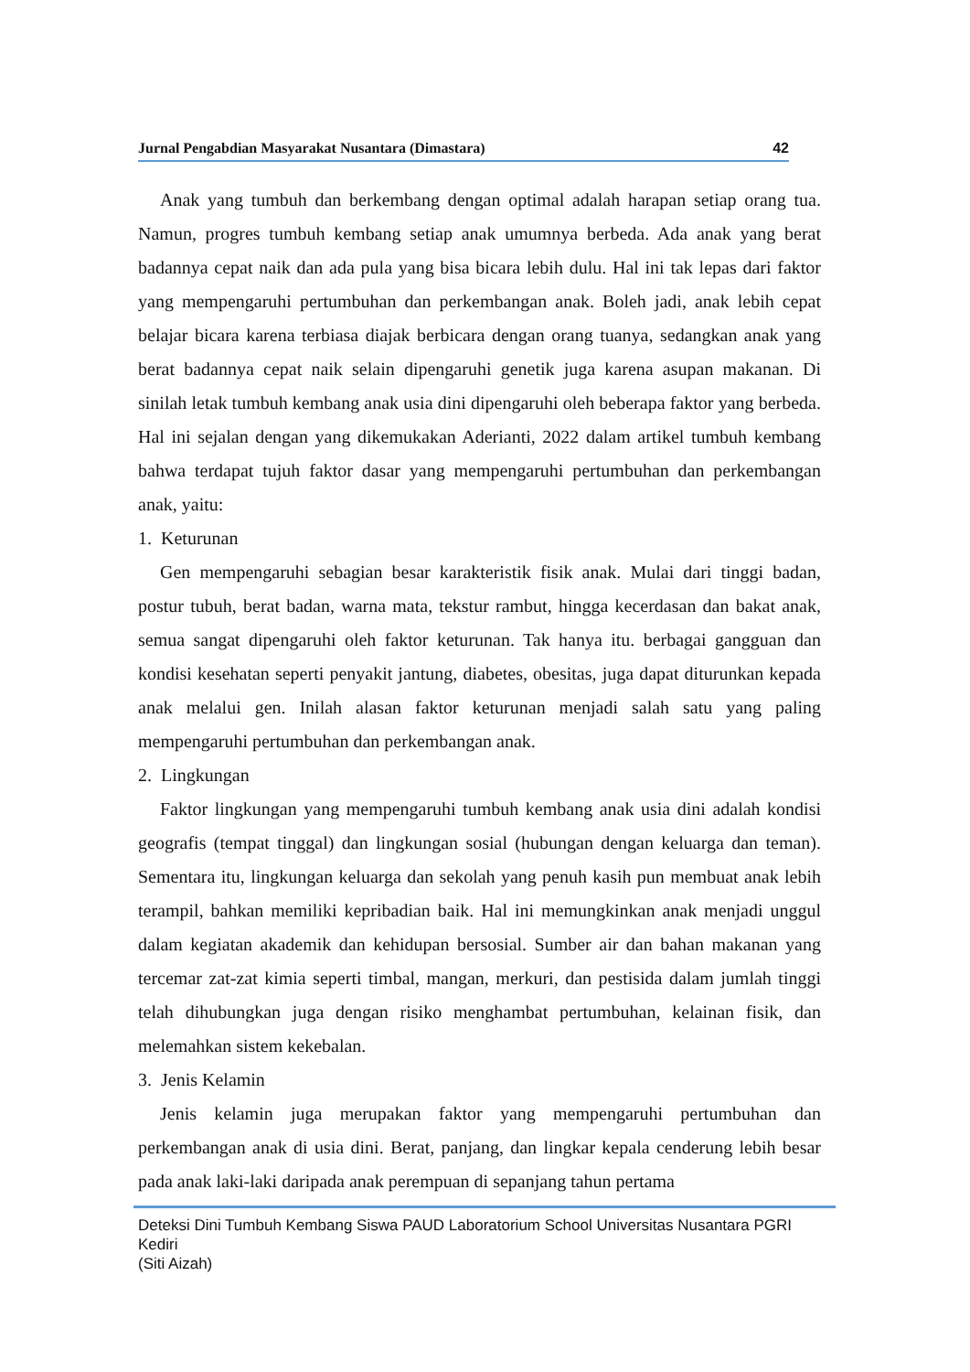Jurnal Pengabdian Masyarakat Nusantara (Dimastara) 42
Anak yang tumbuh dan berkembang dengan optimal adalah harapan setiap orang tua. Namun, progres tumbuh kembang setiap anak umumnya berbeda. Ada anak yang berat badannya cepat naik dan ada pula yang bisa bicara lebih dulu. Hal ini tak lepas dari faktor yang mempengaruhi pertumbuhan dan perkembangan anak. Boleh jadi, anak lebih cepat belajar bicara karena terbiasa diajak berbicara dengan orang tuanya, sedangkan anak yang berat badannya cepat naik selain dipengaruhi genetik juga karena asupan makanan. Di sinilah letak tumbuh kembang anak usia dini dipengaruhi oleh beberapa faktor yang berbeda. Hal ini sejalan dengan yang dikemukakan Aderianti, 2022 dalam artikel tumbuh kembang bahwa terdapat tujuh faktor dasar yang mempengaruhi pertumbuhan dan perkembangan anak, yaitu:
1. Keturunan
Gen mempengaruhi sebagian besar karakteristik fisik anak. Mulai dari tinggi badan, postur tubuh, berat badan, warna mata, tekstur rambut, hingga kecerdasan dan bakat anak, semua sangat dipengaruhi oleh faktor keturunan. Tak hanya itu. berbagai gangguan dan kondisi kesehatan seperti penyakit jantung, diabetes, obesitas, juga dapat diturunkan kepada anak melalui gen. Inilah alasan faktor keturunan menjadi salah satu yang paling mempengaruhi pertumbuhan dan perkembangan anak.
2. Lingkungan
Faktor lingkungan yang mempengaruhi tumbuh kembang anak usia dini adalah kondisi geografis (tempat tinggal) dan lingkungan sosial (hubungan dengan keluarga dan teman). Sementara itu, lingkungan keluarga dan sekolah yang penuh kasih pun membuat anak lebih terampil, bahkan memiliki kepribadian baik. Hal ini memungkinkan anak menjadi unggul dalam kegiatan akademik dan kehidupan bersosial. Sumber air dan bahan makanan yang tercemar zat-zat kimia seperti timbal, mangan, merkuri, dan pestisida dalam jumlah tinggi telah dihubungkan juga dengan risiko menghambat pertumbuhan, kelainan fisik, dan melemahkan sistem kekebalan.
3. Jenis Kelamin
Jenis kelamin juga merupakan faktor yang mempengaruhi pertumbuhan dan perkembangan anak di usia dini. Berat, panjang, dan lingkar kepala cenderung lebih besar pada anak laki-laki daripada anak perempuan di sepanjang tahun pertama
Deteksi Dini Tumbuh Kembang Siswa PAUD Laboratorium School Universitas Nusantara PGRI Kediri
(Siti Aizah)